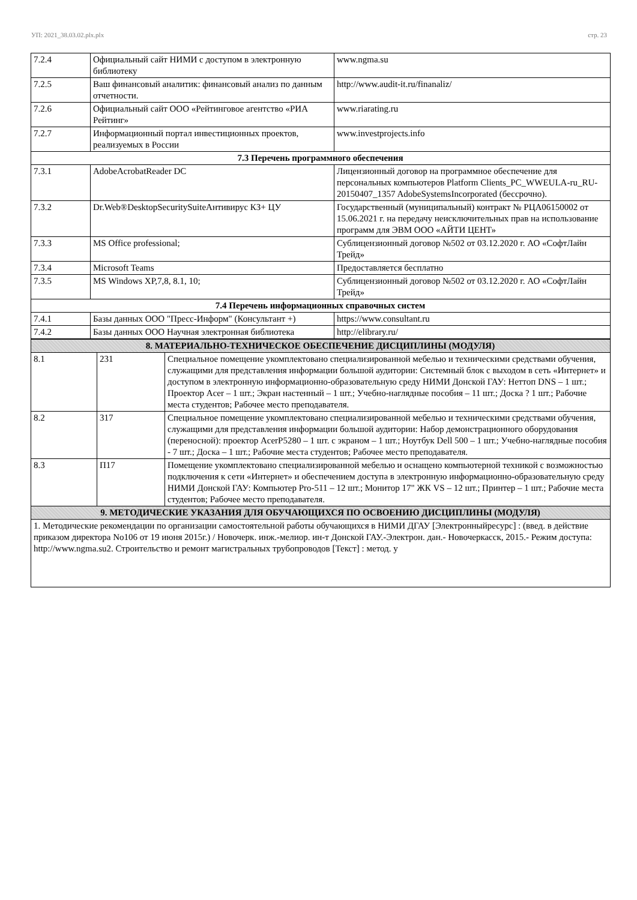УП: 2021_38.03.02.plx.plx стр. 23
| 7.2.4 | Официальный сайт НИМИ с доступом в электронную библиотеку | www.ngma.su |
| 7.2.5 | Ваш финансовый аналитик: финансовый анализ по данным отчетности. | http://www.audit-it.ru/finanaliz/ |
| 7.2.6 | Официальный сайт ООО «Рейтинговое агентство «РИА Рейтинг» | www.riarating.ru |
| 7.2.7 | Информационный портал инвестиционных проектов, реализуемых в России | www.investprojects.info |
| 7.3 Перечень программного обеспечения | | |
| 7.3.1 | AdobeAcrobatReader DC | Лицензионный договор на программное обеспечение для персональных компьютеров Platform Clients_PC_WWEULA-ru_RU-20150407_1357 AdobeSystemsIncorporated (бессрочно). |
| 7.3.2 | Dr.Web®DesktopSecuritySuiteАнтивирус КЗ+ ЦУ | Государственный (муниципальный) контракт № РЦА06150002 от 15.06.2021 г. на передачу неисключительных прав на использование программ для ЭВМ ООО «АЙТИ ЦЕНТ» |
| 7.3.3 | MS Office professional; | Сублицензионный договор №502 от 03.12.2020 г. АО «СофтЛайн Трейд» |
| 7.3.4 | Microsoft Teams | Предоставляется бесплатно |
| 7.3.5 | MS Windows XP,7,8, 8.1, 10; | Сублицензионный договор №502 от 03.12.2020 г. АО «СофтЛайн Трейд» |
| 7.4 Перечень информационных справочных систем | | |
| 7.4.1 | Базы данных ООО "Пресс-Информ" (Консультант +) | https://www.consultant.ru |
| 7.4.2 | Базы данных ООО Научная электронная библиотека | http://elibrary.ru/ |
| 8. МАТЕРИАЛЬНО-ТЕХНИЧЕСКОЕ ОБЕСПЕЧЕНИЕ ДИСЦИПЛИНЫ (МОДУЛЯ) | | |
| 8.1 | 231 | Специальное помещение укомплектовано специализированной мебелью и техническими средствами обучения, служащими для представления информации большой аудитории: Системный блок с выходом в сеть «Интернет» и доступом в электронную информационно-образовательную среду НИМИ Донской ГАУ: Неттоп DNS – 1 шт.; Проектор Acer – 1 шт.; Экран настенный – 1 шт.; Учебно-наглядные пособия – 11 шт.; Доска ? 1 шт.; Рабочие места студентов; Рабочее место преподавателя. |
| 8.2 | 317 | Специальное помещение укомплектовано специализированной мебелью и техническими средствами обучения, служащими для представления информации большой аудитории: Набор демонстрационного оборудования (переносной): проектор AcerP5280 – 1 шт. с экраном – 1 шт.; Ноутбук Dell 500 – 1 шт.; Учебно-наглядные пособия - 7 шт.; Доска – 1 шт.; Рабочие места студентов; Рабочее место преподавателя. |
| 8.3 | П17 | Помещение укомплектовано специализированной мебелью и оснащено компьютерной техникой с возможностью подключения к сети «Интернет» и обеспечением доступа в электронную информационно-образовательную среду НИМИ Донской ГАУ: Компьютер Pro-511 – 12 шт.; Монитор 17" ЖК VS – 12 шт.; Принтер – 1 шт.; Рабочие места студентов; Рабочее место преподавателя. |
| 9. МЕТОДИЧЕСКИЕ УКАЗАНИЯ ДЛЯ ОБУЧАЮЩИХСЯ ПО ОСВОЕНИЮ ДИСЦИПЛИНЫ (МОДУЛЯ) | | |
| 1. Методические рекомендации по организации самостоятельной работы обучающихся в НИМИ ДГАУ [Электронныйресурс] : (введ. в действие приказом директора No106 от 19 июня 2015г.) / Новочерк. инж.-мелиор. ин-т Донской ГАУ.-Электрон. дан.- Новочеркасск, 2015.- Режим доступа: http://www.ngma.su2. Строительство и ремонт магистральных трубопроводов [Текст] : метод. у | | |